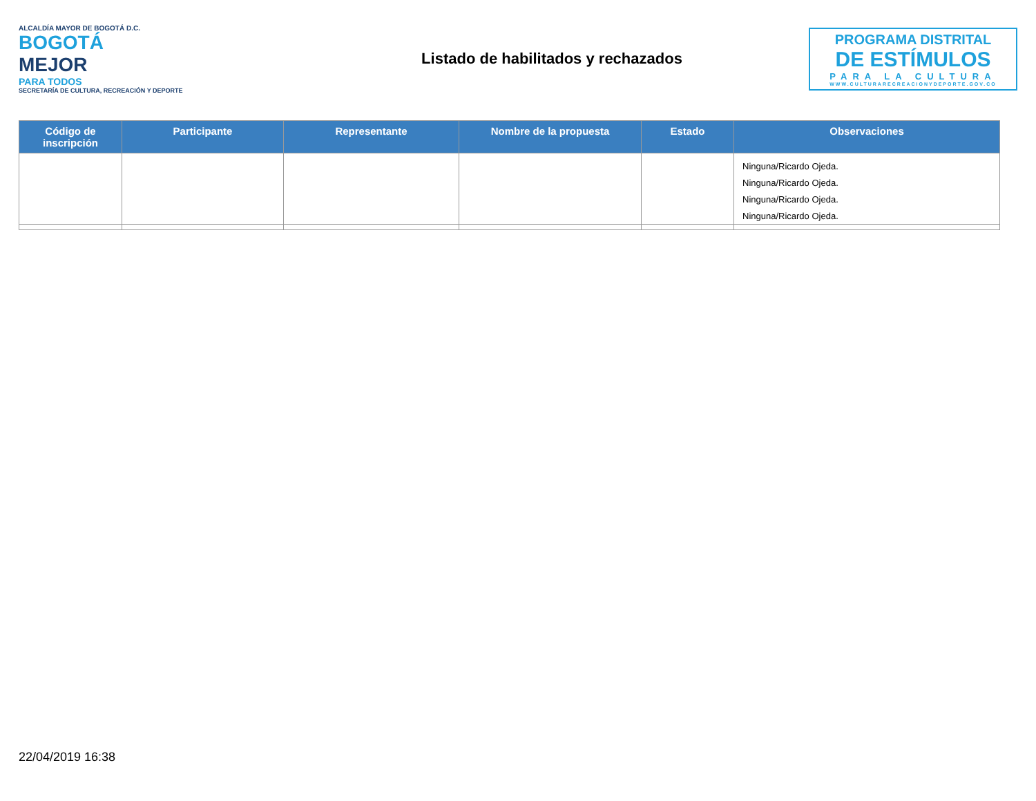ALCALDÍA MAYOR DE BOGOTÁ D.C.
BOGOTÁ
MEJOR
PARA TODOS
SECRETARÍA DE CULTURA, RECREACIÓN Y DEPORTE
Listado de habilitados y rechazados
PROGRAMA DISTRITAL
DE ESTÍMULOS
PARA LA CULTURA
WWW.CULTURARECREACIONYDEPORTE.GOV.CO
| Código de inscripción | Participante | Representante | Nombre de la propuesta | Estado | Observaciones |
| --- | --- | --- | --- | --- | --- |
| | | | | | Ninguna/Ricardo Ojeda. Ninguna/Ricardo Ojeda. Ninguna/Ricardo Ojeda. Ninguna/Ricardo Ojeda. |
22/04/2019 16:38